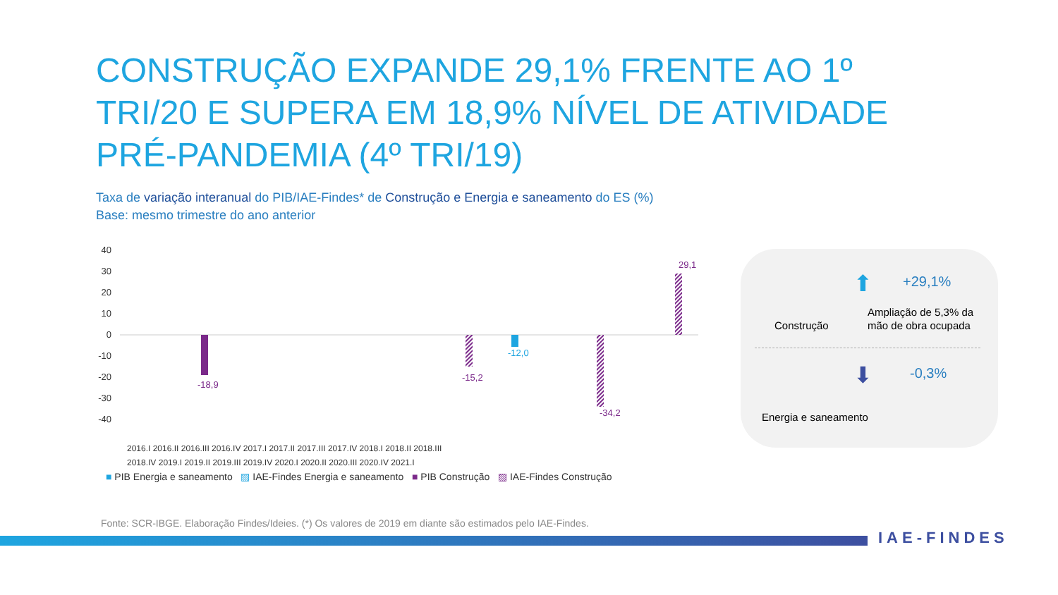CONSTRUÇÃO EXPANDE 29,1% FRENTE AO 1º TRI/20 E SUPERA EM 18,9% NÍVEL DE ATIVIDADE PRÉ-PANDEMIA (4º TRI/19)
Taxa de variação interanual do PIB/IAE-Findes* de Construção e Energia e saneamento do ES (%)
Base: mesmo trimestre do ano anterior
40
30
20
10
0
-10
-20
-30
-40
2016.I 2016.II 2016.III 2016.IV 2017.I 2017.II 2017.III 2017.IV 2018.I 2018.II 2018.III
2018.IV 2019.I 2019.II 2019.III 2019.IV 2020.I 2020.II 2020.III 2020.IV 2021.I
29,1
-34,2
-12,0
-18,9
-15,2
■ PIB Energia e saneamento ▨ IAE-Findes Energia e saneamento ■ PIB Construção ▨ IAE-Findes Construção
Construção
⬆ +29,1%
Ampliação de 5,3% da
mão de obra ocupada
⬇ -0,3%
Energia e saneamento
Fonte: SCR-IBGE. Elaboração Findes/Ideies. (*) Os valores de 2019 em diante são estimados pelo IAE-Findes.
IAE-FINDES